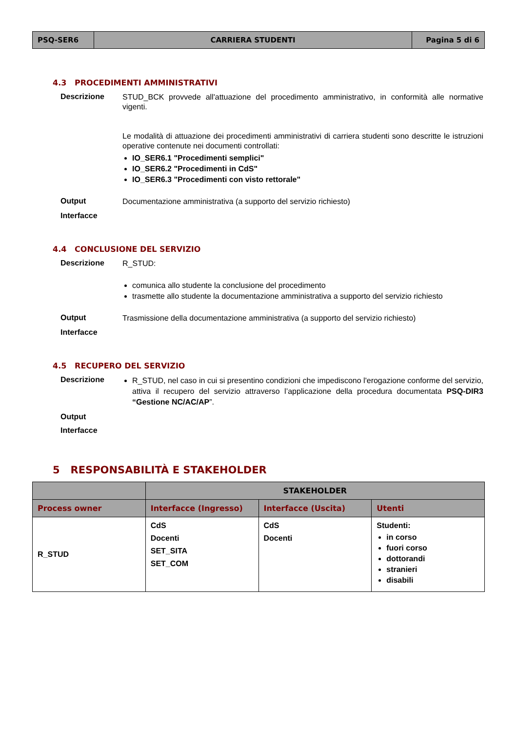| PSQ-SER6 | CARRIERA STUDENTI | Pagina 5 di 6 |
4.3 PROCEDIMENTI AMMINISTRATIVI
Descrizione
STUD_BCK provvede all'attuazione del procedimento amministrativo, in conformità alle normative vigenti.
Le modalità di attuazione dei procedimenti amministrativi di carriera studenti sono descritte le istruzioni operative contenute nei documenti controllati:
IO_SER6.1 "Procedimenti semplici"
IO_SER6.2 "Procedimenti in CdS"
IO_SER6.3 "Procedimenti con visto rettorale"
Output
Documentazione amministrativa (a supporto del servizio richiesto)
Interfacce
4.4 CONCLUSIONE DEL SERVIZIO
Descrizione
R_STUD:
comunica allo studente la conclusione del procedimento
trasmette allo studente la documentazione amministrativa a supporto del servizio richiesto
Output
Trasmissione della documentazione amministrativa (a supporto del servizio richiesto)
Interfacce
4.5 RECUPERO DEL SERVIZIO
Descrizione
R_STUD, nel caso in cui si presentino condizioni che impediscono l'erogazione conforme del servizio, attiva il recupero del servizio attraverso l’applicazione della procedura documentata PSQ-DIR3 “Gestione NC/AC/AP”.
Output
Interfacce
5 RESPONSABILITÀ E STAKEHOLDER
| | STAKEHOLDER | | |
| --- | --- | --- | --- |
| Process owner | Interfacce (Ingresso) | Interfacce (Uscita) | Utenti |
| R_STUD | CdS Docenti SET_SITA SET_COM | CdS Docenti | Studenti: in corso fuori corso dottorandi stranieri disabili |